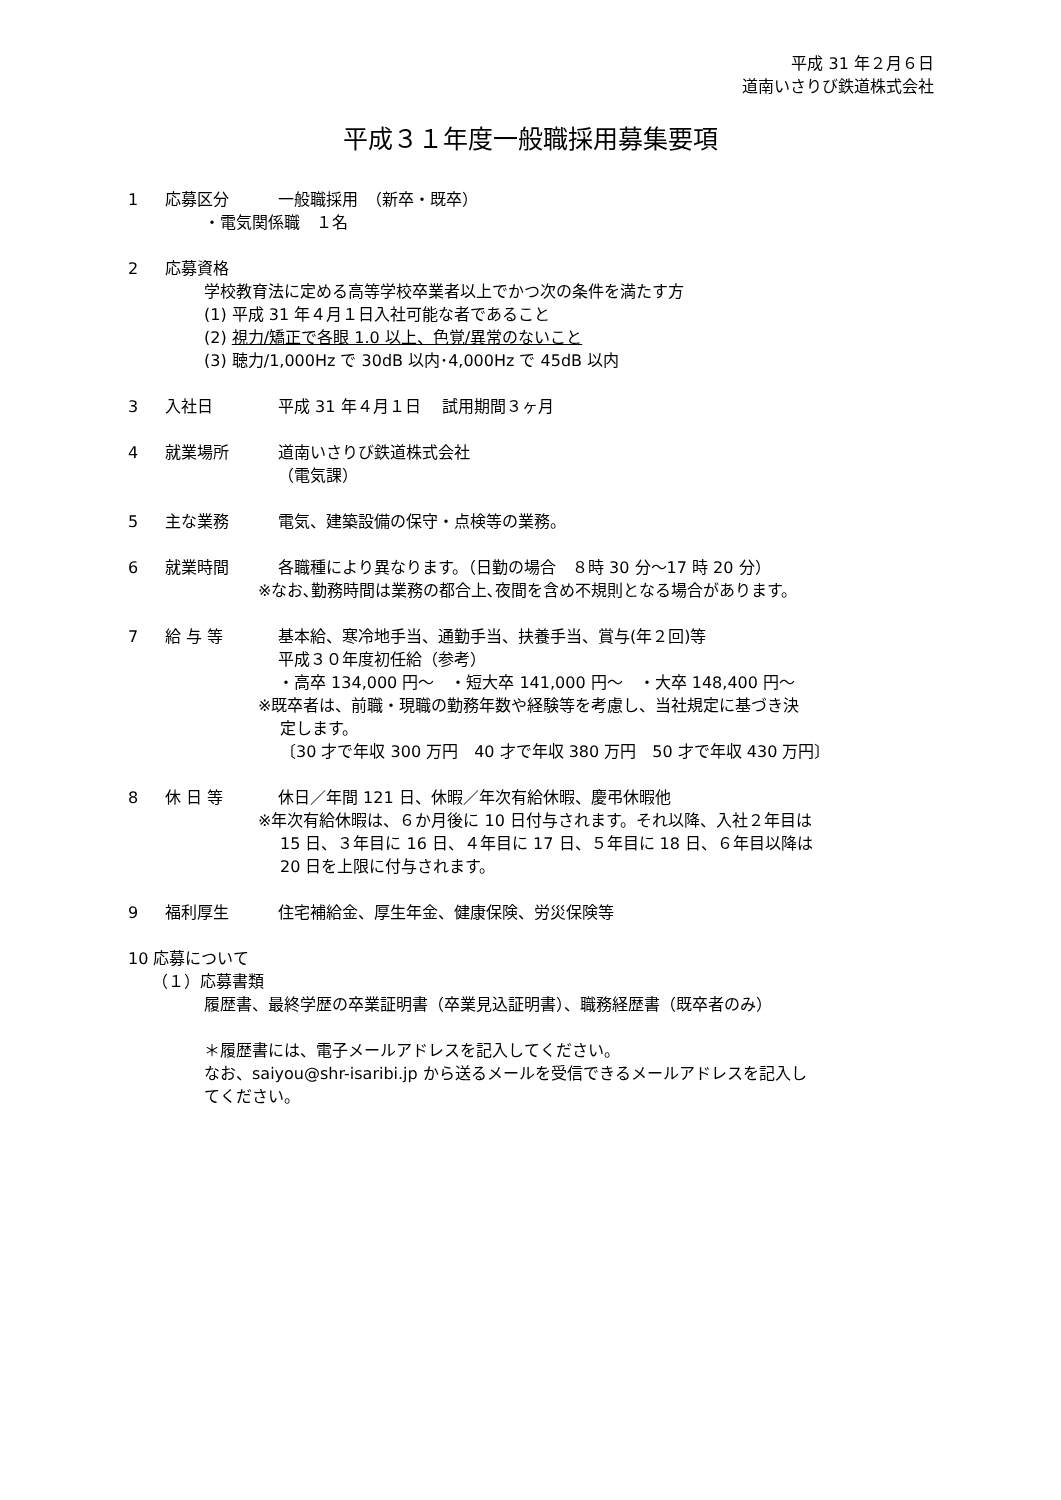平成 31 年２月６日
道南いさりび鉄道株式会社
平成３１年度一般職採用募集要項
1 応募区分 一般職採用　（新卒・既卒）
・電気関係職　１名
2 応募資格
学校教育法に定める高等学校卒業者以上でかつ次の条件を満たす方
(1) 平成 31 年４月１日入社可能な者であること
(2) 視力/矯正で各眼 1.0 以上、色覚/異常のないこと
(3) 聴力/1,000Hz で 30dB 以内･4,000Hz で 45dB 以内
3 入社日 平成 31 年４月１日　 試用期間３ヶ月
4 就業場所 道南いさりび鉄道株式会社
（電気課）
5 主な業務 電気、建築設備の保守・点検等の業務。
6 就業時間 各職種により異なります。（日勤の場合　８時 30 分～17 時 20 分）
※なお､勤務時間は業務の都合上､夜間を含め不規則となる場合があります。
7 給 与 等 基本給、寒冷地手当、通勤手当、扶養手当、賞与(年２回)等
平成３０年度初任給（参考）
・高卒 134,000 円～　・短大卒 141,000 円～　・大卒 148,400 円～
※既卒者は、前職・現職の勤務年数や経験等を考慮し、当社規定に基づき決
定します。
〔30 才で年収 300 万円　40 才で年収 380 万円　50 才で年収 430 万円〕
8 休 日 等 休日／年間 121 日、休暇／年次有給休暇、慶弔休暇他
※年次有給休暇は、６か月後に 10 日付与されます。それ以降、入社２年目は
15 日、３年目に 16 日、４年目に 17 日、５年目に 18 日、６年目以降は
20 日を上限に付与されます。
9 福利厚生 住宅補給金、厚生年金、健康保険、労災保険等
10 応募について
（１）応募書類
履歴書、最終学歴の卒業証明書（卒業見込証明書）、職務経歴書（既卒者のみ）
＊履歴書には、電子メールアドレスを記入してください。
なお、saiyou@shr-isaribi.jp から送るメールを受信できるメールアドレスを記入し
てください。